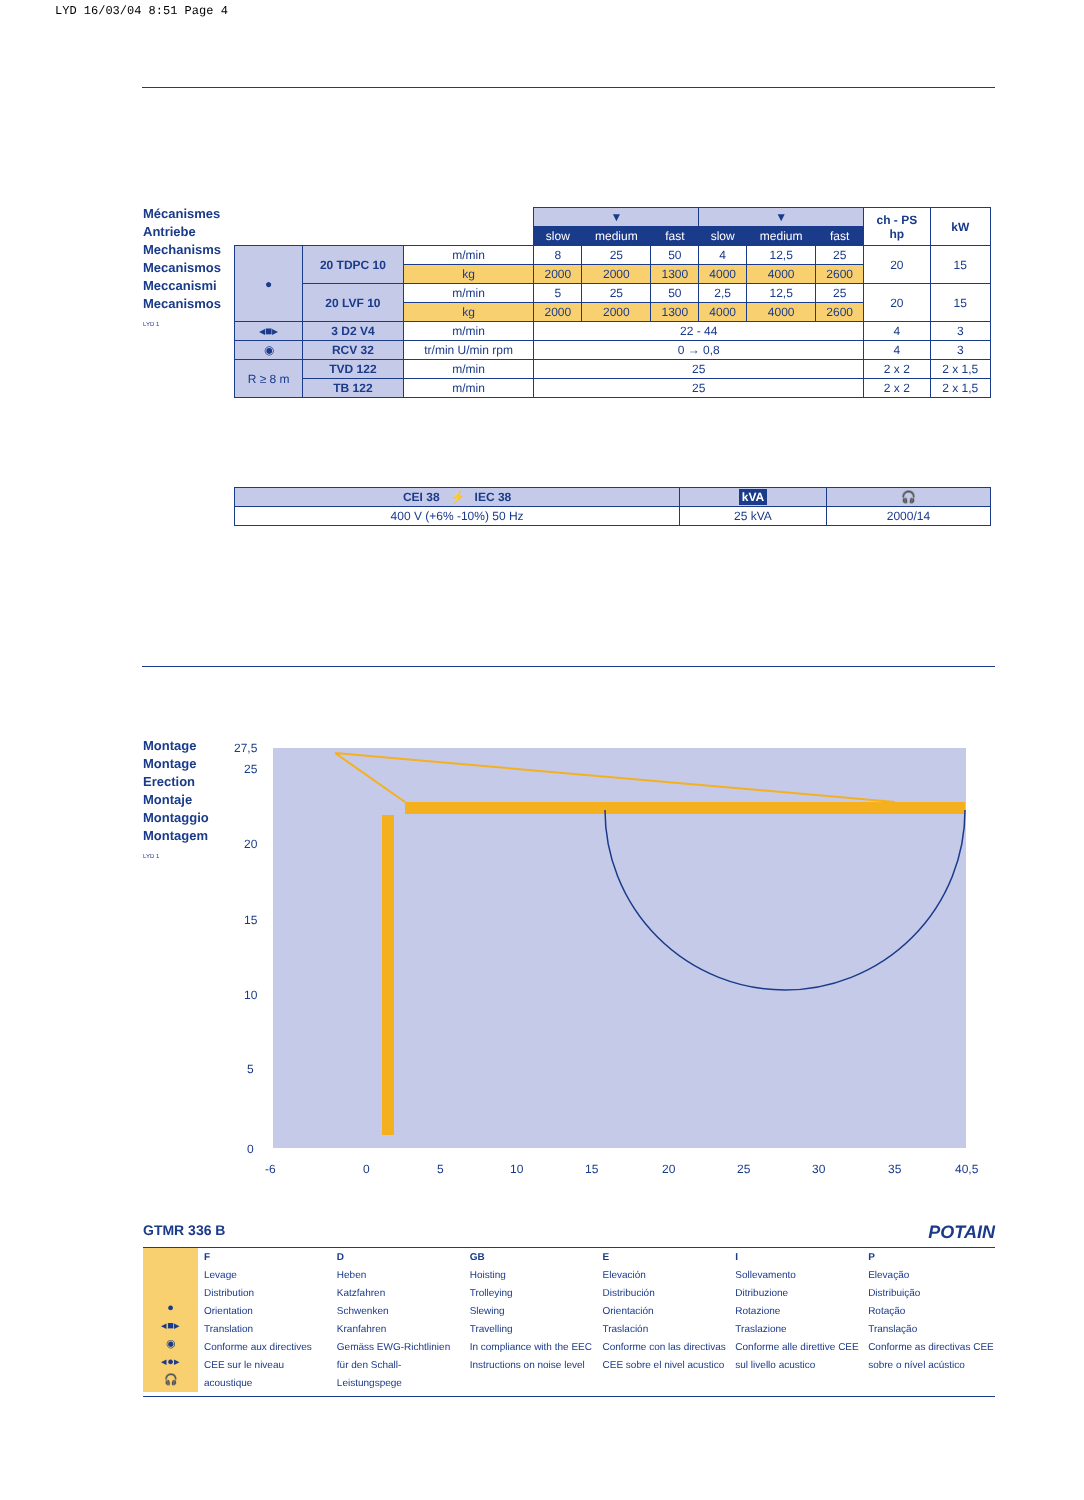LYD 16/03/04 8:51 Page 4
Mécanismes
Antriebe
Mechanisms
Mecanismos
Meccanismi
Mecanismos
LYD 1
| | | | ▼ | | | ▼ | | | ch - PS hp | kW |
| | | | slow | medium | fast | slow | medium | fast | | |
| ● | 20 TDPC 10 | m/min | 8 | 25 | 50 | 4 | 12,5 | 25 | 20 | 15 |
| | | kg | 2000 | 2000 | 1300 | 4000 | 4000 | 2600 | | |
| | 20 LVF 10 | m/min | 5 | 25 | 50 | 2,5 | 12,5 | 25 | 20 | 15 |
| | | kg | 2000 | 2000 | 1300 | 4000 | 4000 | 2600 | | |
| ◂■▸ | 3 D2 V4 | m/min | 22 - 44 | | | | | | 4 | 3 |
| ◉ | RCV 32 | tr/min U/min rpm | 0 → 0,8 | | | | | | 4 | 3 |
| R ≥ 8 m | TVD 122 | m/min | 25 | | | | | | 2 x 2 | 2 x 1,5 |
| | TB 122 | m/min | 25 | | | | | | 2 x 2 | 2 x 1,5 |
| CEI 38 ⚡ IEC 38 | kVA | 🎧 |
| --- | --- | --- |
| 400 V (+6% -10%) 50 Hz | 25 kVA | 2000/14 |
Montage
Montage
Erection
Montaje
Montaggio
Montagem
LYD 1
27,5
25
20
15
10
5
0
-6
0
5
10
15
20
25
30
35
40,5
GTMR 336 B POTAIN
●
◂■▸
◉
◂●▸
🎧
F
Levage
Distribution
Orientation
Translation
Conforme aux directives CEE sur le niveau acoustique
D
Heben
Katzfahren
Schwenken
Kranfahren
Gemäss EWG-Richtlinien für den Schall-Leistungspege
GB
Hoisting
Trolleying
Slewing
Travelling
In compliance with the EEC Instructions on noise level
E
Elevación
Distribución
Orientación
Traslación
Conforme con las directivas CEE sobre el nivel acustico
I
Sollevamento
Ditribuzione
Rotazione
Traslazione
Conforme alle direttive CEE sul livello acustico
P
Elevação
Distribuição
Rotação
Translação
Conforme as directivas CEE sobre o nível acústico